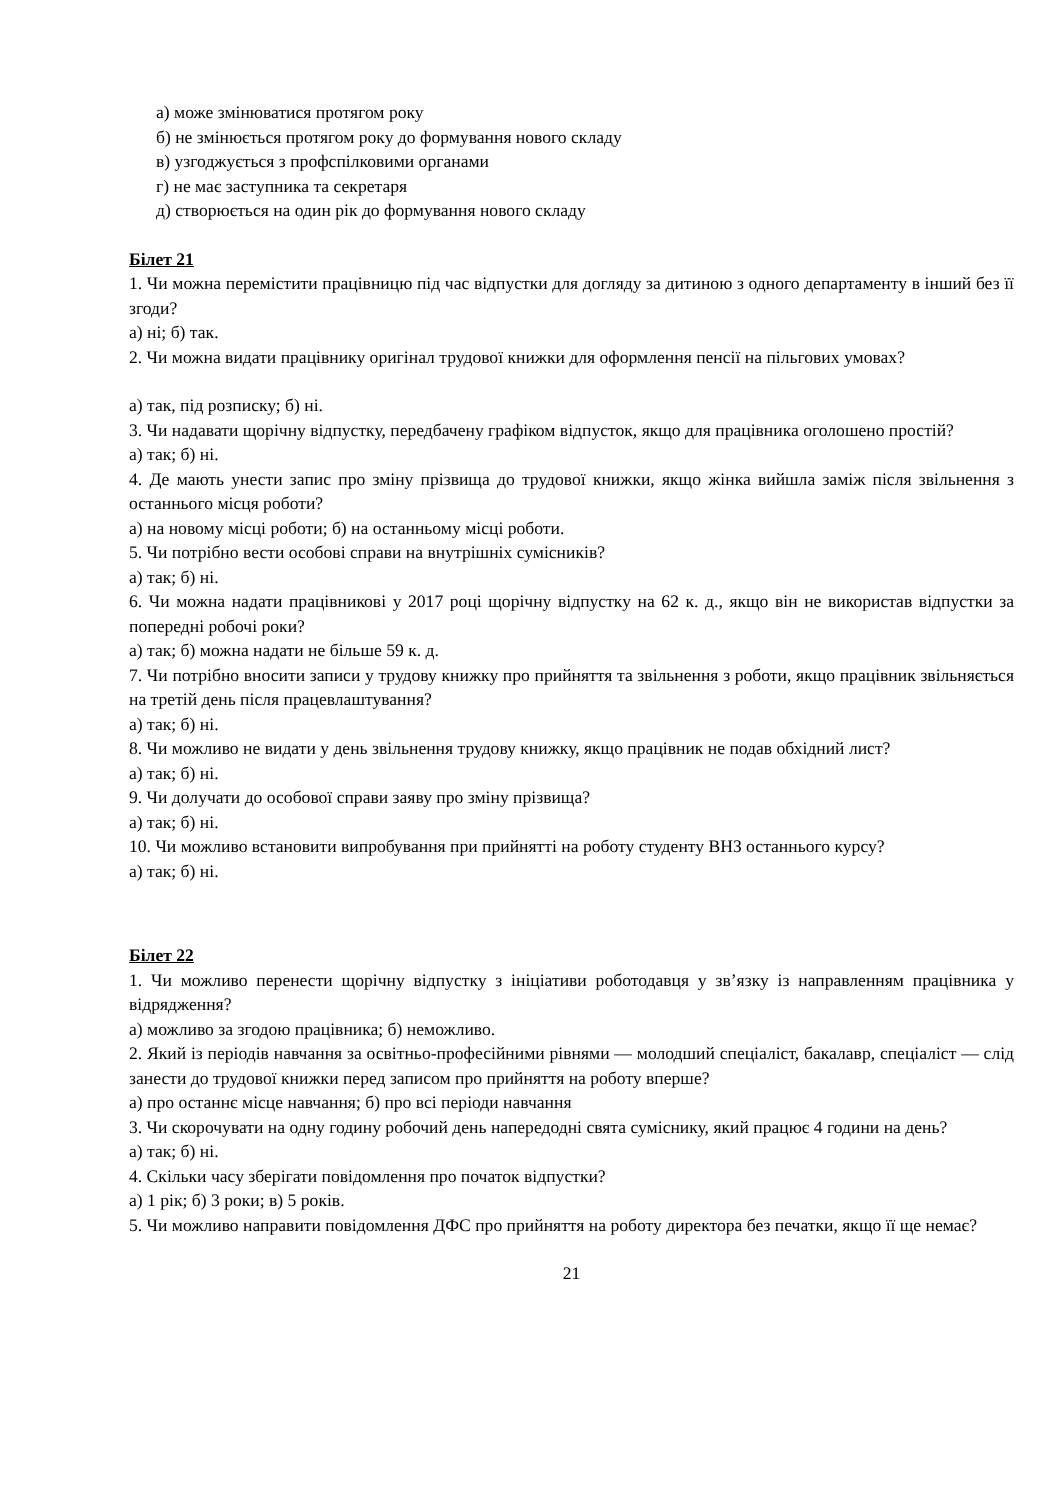а) може змінюватися протягом року
б) не змінюється протягом року до формування нового складу
в) узгоджується з профспілковими органами
г) не має заступника та секретаря
д) створюється на один рік до формування нового складу
Білет 21
1. Чи можна перемістити працівницю під час відпустки для догляду за дитиною з одного департаменту в інший без її згоди?
а) ні; б) так.
2. Чи можна видати працівнику оригінал трудової книжки для оформлення пенсії на пільгових умовах?
а) так, під розписку; б) ні.
3. Чи надавати щорічну відпустку, передбачену графіком відпусток, якщо для працівника оголошено простій?
а) так; б) ні.
4. Де мають унести запис про зміну прізвища до трудової книжки, якщо жінка вийшла заміж після звільнення з останнього місця роботи?
а) на новому місці роботи; б) на останньому місці роботи.
5. Чи потрібно вести особові справи на внутрішніх сумісників?
а) так; б) ні.
6. Чи можна надати працівникові у 2017 році щорічну відпустку на 62 к. д., якщо він не використав відпустки за попередні робочі роки?
а) так; б) можна надати не більше 59 к. д.
7. Чи потрібно вносити записи у трудову книжку про прийняття та звільнення з роботи, якщо працівник звільняється на третій день після працевлаштування?
а) так; б) ні.
8. Чи можливо не видати у день звільнення трудову книжку, якщо працівник не подав обхідний лист?
а) так; б) ні.
9. Чи долучати до особової справи заяву про зміну прізвища?
а) так; б) ні.
10. Чи можливо встановити випробування при прийнятті на роботу студенту ВНЗ останнього курсу?
а) так; б) ні.
Білет 22
1. Чи можливо перенести щорічну відпустку з ініціативи роботодавця у зв’язку із направленням працівника у відрядження?
а) можливо за згодою працівника; б) неможливо.
2. Який із періодів навчання за освітньо-професійними рівнями — молодший спеціаліст, бакалавр, спеціаліст — слід занести до трудової книжки перед записом про прийняття на роботу вперше?
а) про останнє місце навчання; б) про всі періоди навчання
3. Чи скорочувати на одну годину робочий день напередодні свята суміснику, який працює 4 години на день?
а) так; б) ні.
4. Скільки часу зберігати повідомлення про початок відпустки?
а) 1 рік; б) 3 роки; в) 5 років.
5. Чи можливо направити повідомлення ДФС про прийняття на роботу директора без печатки, якщо її ще немає?
21